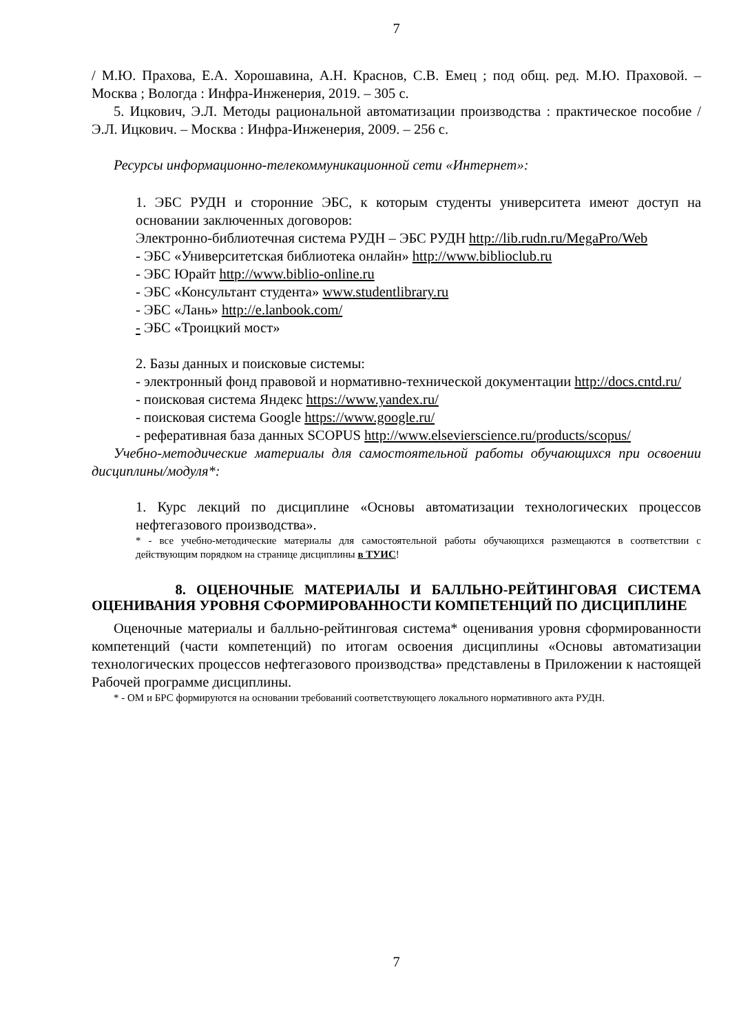7
/ М.Ю. Прахова, Е.А. Хорошавина, А.Н. Краснов, С.В. Емец ; под общ. ред. М.Ю. Праховой. – Москва ; Вологда : Инфра-Инженерия, 2019. – 305 с.
5. Ицкович, Э.Л. Методы рациональной автоматизации производства : практическое пособие / Э.Л. Ицкович. – Москва : Инфра-Инженерия, 2009. – 256 с.
Ресурсы информационно-телекоммуникационной сети «Интернет»:
1. ЭБС РУДН и сторонние ЭБС, к которым студенты университета имеют доступ на основании заключенных договоров:
Электронно-библиотечная система РУДН – ЭБС РУДН http://lib.rudn.ru/MegaPro/Web
- ЭБС «Университетская библиотека онлайн» http://www.biblioclub.ru
- ЭБС Юрайт http://www.biblio-online.ru
- ЭБС «Консультант студента» www.studentlibrary.ru
- ЭБС «Лань» http://e.lanbook.com/
- ЭБС «Троицкий мост»
2. Базы данных и поисковые системы:
- электронный фонд правовой и нормативно-технической документации http://docs.cntd.ru/
- поисковая система Яндекс https://www.yandex.ru/
- поисковая система Google https://www.google.ru/
- реферативная база данных SCOPUS http://www.elsevierscience.ru/products/scopus/
Учебно-методические материалы для самостоятельной работы обучающихся при освоении дисциплины/модуля*:
1. Курс лекций по дисциплине «Основы автоматизации технологических процессов нефтегазового производства».
* - все учебно-методические материалы для самостоятельной работы обучающихся размещаются в соответствии с действующим порядком на странице дисциплины в ТУИС!
8. ОЦЕНОЧНЫЕ МАТЕРИАЛЫ И БАЛЛЬНО-РЕЙТИНГОВАЯ СИСТЕМА ОЦЕНИВАНИЯ УРОВНЯ СФОРМИРОВАННОСТИ КОМПЕТЕНЦИЙ ПО ДИСЦИПЛИНЕ
Оценочные материалы и балльно-рейтинговая система* оценивания уровня сформированности компетенций (части компетенций) по итогам освоения дисциплины «Основы автоматизации технологических процессов нефтегазового производства» представлены в Приложении к настоящей Рабочей программе дисциплины.
* - ОМ и БРС формируются на основании требований соответствующего локального нормативного акта РУДН.
7